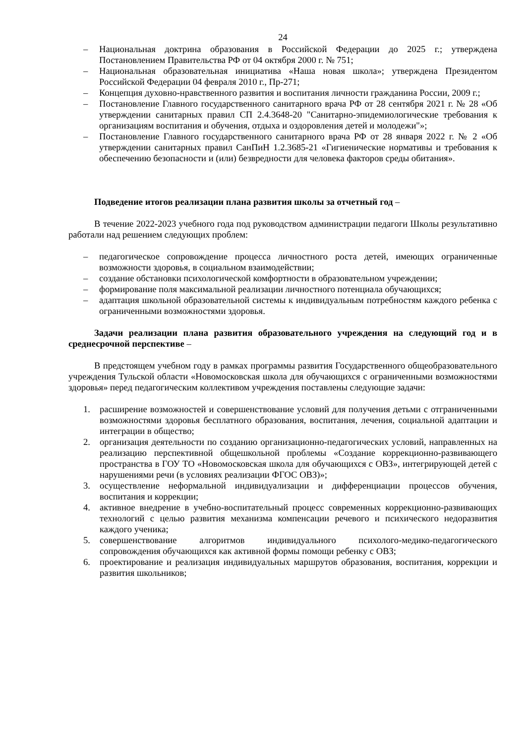24
– Национальная доктрина образования в Российской Федерации до 2025 г.; утверждена Постановлением Правительства РФ от 04 октября 2000 г. № 751;
– Национальная образовательная инициатива «Наша новая школа»; утверждена Президентом Российской Федерации 04 февраля 2010 г., Пр-271;
– Концепция духовно-нравственного развития и воспитания личности гражданина России, 2009 г.;
– Постановление Главного государственного санитарного врача РФ от 28 сентября 2021 г. № 28 «Об утверждении санитарных правил СП 2.4.3648-20 "Санитарно-эпидемиологические требования к организациям воспитания и обучения, отдыха и оздоровления детей и молодежи"»;
– Постановление Главного государственного санитарного врача РФ от 28 января 2022 г. № 2 «Об утверждении санитарных правил СанПиН 1.2.3685-21 «Гигиенические нормативы и требования к обеспечению безопасности и (или) безвредности для человека факторов среды обитания».
Подведение итогов реализации плана развития школы за отчетный год –
В течение 2022-2023 учебного года под руководством администрации педагоги Школы результативно работали над решением следующих проблем:
– педагогическое сопровождение процесса личностного роста детей, имеющих ограниченные возможности здоровья, в социальном взаимодействии;
– создание обстановки психологической комфортности в образовательном учреждении;
– формирование поля максимальной реализации личностного потенциала обучающихся;
– адаптация школьной образовательной системы к индивидуальным потребностям каждого ребенка с ограниченными возможностями здоровья.
Задачи реализации плана развития образовательного учреждения на следующий год и в среднесрочной перспективе –
В предстоящем учебном году в рамках программы развития Государственного общеобразовательного учреждения Тульской области «Новомосковская школа для обучающихся с ограниченными возможностями здоровья» перед педагогическим коллективом учреждения поставлены следующие задачи:
1. расширение возможностей и совершенствование условий для получения детьми с отграниченными возможностями здоровья бесплатного образования, воспитания, лечения, социальной адаптации и интеграции в общество;
2. организация деятельности по созданию организационно-педагогических условий, направленных на реализацию перспективной общешкольной проблемы «Создание коррекционно-развивающего пространства в ГОУ ТО «Новомосковская школа для обучающихся с ОВЗ», интегрирующей детей с нарушениями речи (в условиях реализации ФГОС ОВЗ)»;
3. осуществление неформальной индивидуализации и дифференциации процессов обучения, воспитания и коррекции;
4. активное внедрение в учебно-воспитательный процесс современных коррекционно-развивающих технологий с целью развития механизма компенсации речевого и психического недоразвития каждого ученика;
5. совершенствование алгоритмов индивидуального психолого-медико-педагогического сопровождения обучающихся как активной формы помощи ребенку с ОВЗ;
6. проектирование и реализация индивидуальных маршрутов образования, воспитания, коррекции и развития школьников;